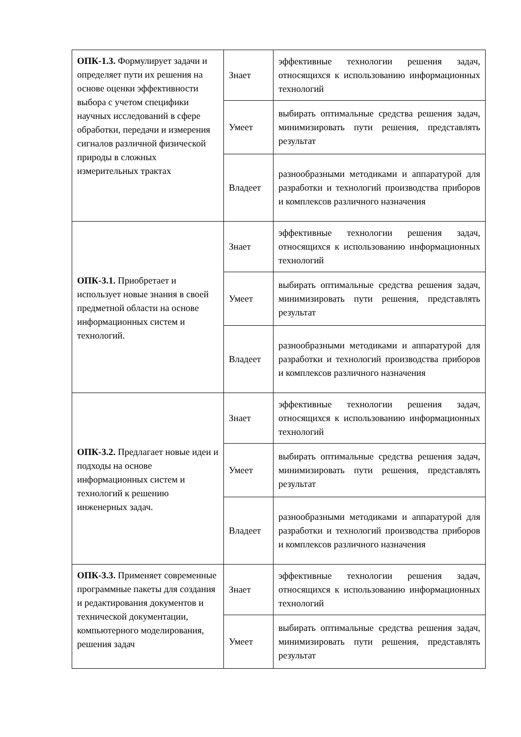| ОПК-1.3. Формулирует задачи и определяет пути их решения на основе оценки эффективности выбора с учетом специфики научных исследований в сфере обработки, передачи и измерения сигналов различной физической природы в сложных измерительных трактах | Знает | эффективные технологии решения задач, относящихся к использованию информационных технологий |
| | Умеет | выбирать оптимальные средства решения задач, минимизировать пути решения, представлять результат |
| | Владеет | разнообразными методиками и аппаратурой для разработки и технологий производства приборов и комплексов различного назначения |
| ОПК-3.1. Приобретает и использует новые знания в своей предметной области на основе информационных систем и технологий. | Знает | эффективные технологии решения задач, относящихся к использованию информационных технологий |
| | Умеет | выбирать оптимальные средства решения задач, минимизировать пути решения, представлять результат |
| | Владеет | разнообразными методиками и аппаратурой для разработки и технологий производства приборов и комплексов различного назначения |
| ОПК-3.2. Предлагает новые идеи и подходы на основе информационных систем и технологий к решению инженерных задач. | Знает | эффективные технологии решения задач, относящихся к использованию информационных технологий |
| | Умеет | выбирать оптимальные средства решения задач, минимизировать пути решения, представлять результат |
| | Владеет | разнообразными методиками и аппаратурой для разработки и технологий производства приборов и комплексов различного назначения |
| ОПК-3.3. Применяет современные программные пакеты для создания и редактирования документов и технической документации, компьютерного моделирования, решения задач | Знает | эффективные технологии решения задач, относящихся к использованию информационных технологий |
| | Умеет | выбирать оптимальные средства решения задач, минимизировать пути решения, представлять результат |